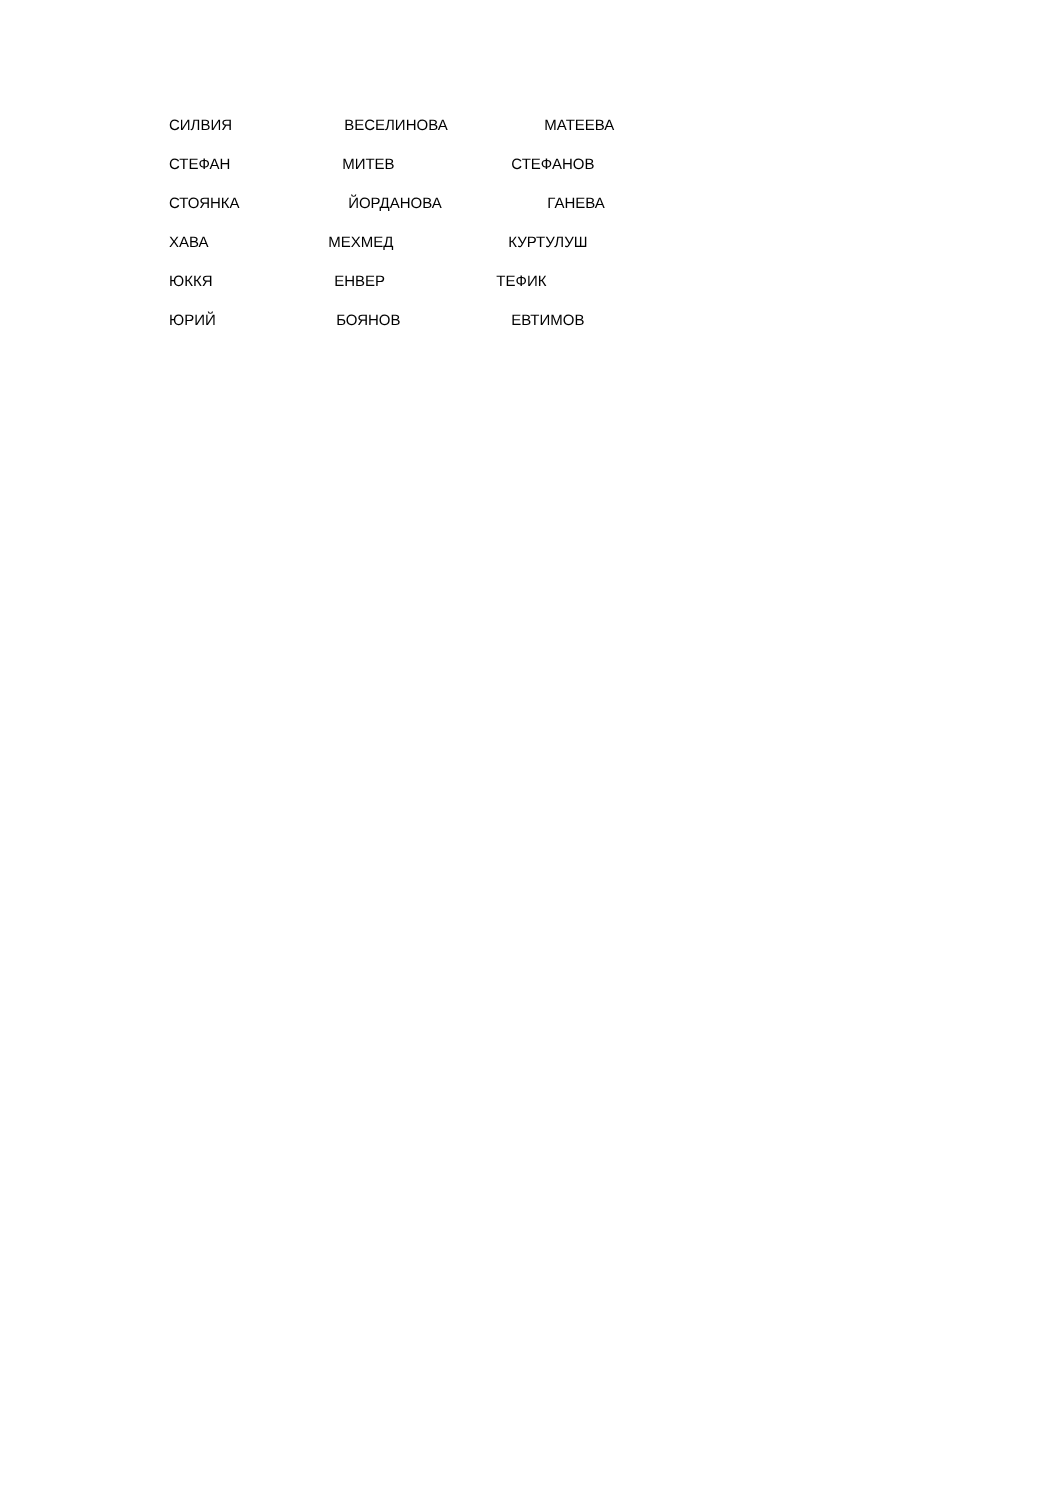СИЛВИЯ ВЕСЕЛИНОВА МАТЕЕВА
СТЕФАН МИТЕВ СТЕФАНОВ
СТОЯНКА ЙОРДАНОВА ГАНЕВА
ХАВА МЕХМЕД КУРТУЛУШ
ЮККЯ ЕНВЕР ТЕФИК
ЮРИЙ БОЯНОВ ЕВТИМОВ